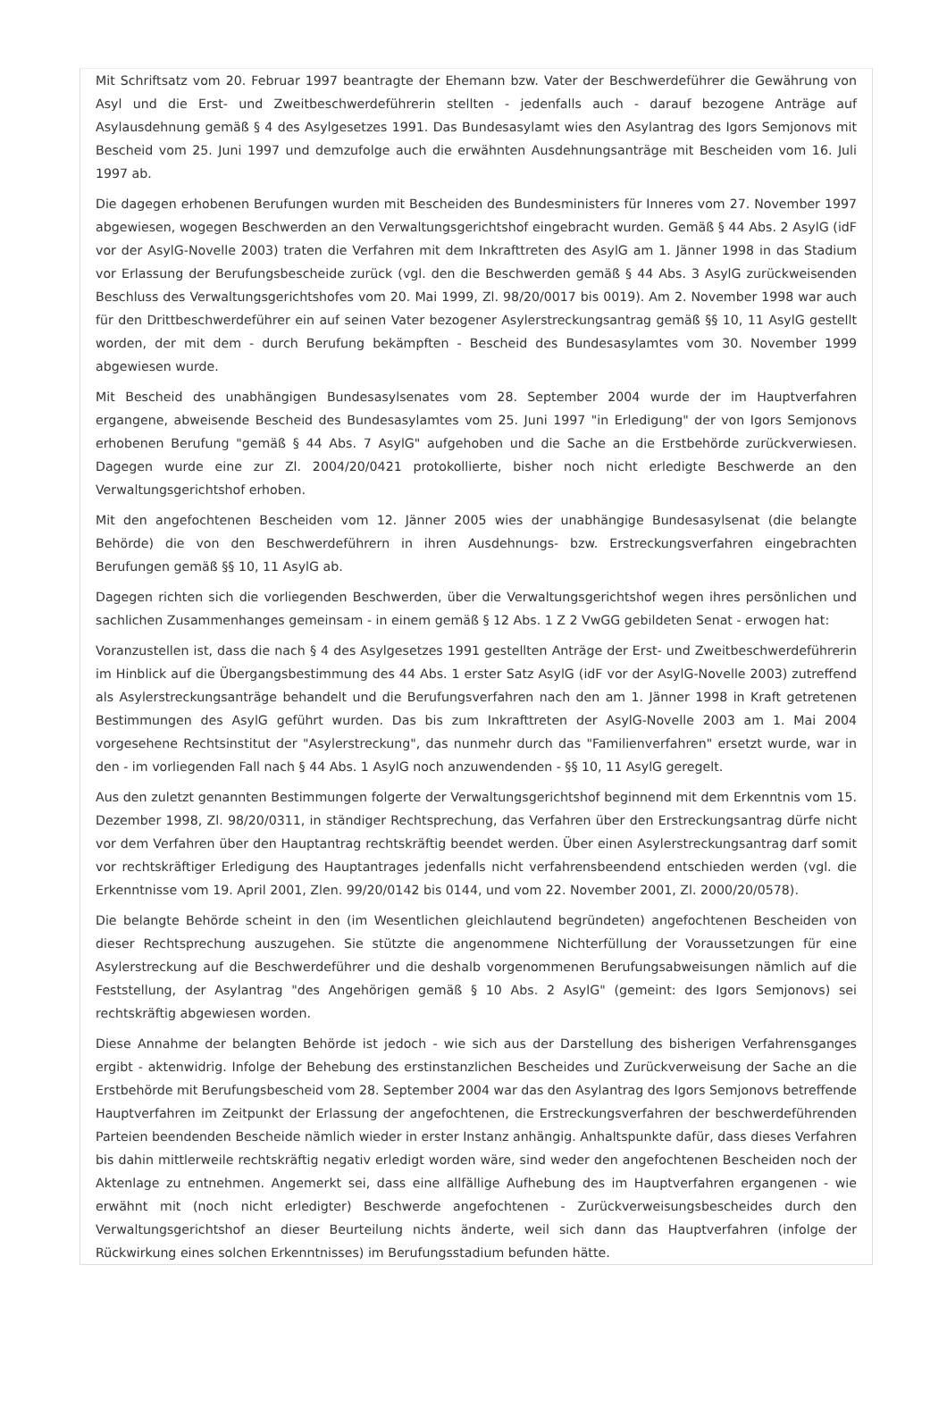Mit Schriftsatz vom 20. Februar 1997 beantragte der Ehemann bzw. Vater der Beschwerdeführer die Gewährung von Asyl und die Erst- und Zweitbeschwerdeführerin stellten - jedenfalls auch - darauf bezogene Anträge auf Asylausdehnung gemäß § 4 des Asylgesetzes 1991. Das Bundesasylamt wies den Asylantrag des Igors Semjonovs mit Bescheid vom 25. Juni 1997 und demzufolge auch die erwähnten Ausdehnungsanträge mit Bescheiden vom 16. Juli 1997 ab.
Die dagegen erhobenen Berufungen wurden mit Bescheiden des Bundesministers für Inneres vom 27. November 1997 abgewiesen, wogegen Beschwerden an den Verwaltungsgerichtshof eingebracht wurden. Gemäß § 44 Abs. 2 AsylG (idF vor der AsylG-Novelle 2003) traten die Verfahren mit dem Inkrafttreten des AsylG am 1. Jänner 1998 in das Stadium vor Erlassung der Berufungsbescheide zurück (vgl. den die Beschwerden gemäß § 44 Abs. 3 AsylG zurückweisenden Beschluss des Verwaltungsgerichtshofes vom 20. Mai 1999, Zl. 98/20/0017 bis 0019). Am 2. November 1998 war auch für den Drittbeschwerdeführer ein auf seinen Vater bezogener Asylerstreckungsantrag gemäß §§ 10, 11 AsylG gestellt worden, der mit dem - durch Berufung bekämpften - Bescheid des Bundesasylamtes vom 30. November 1999 abgewiesen wurde.
Mit Bescheid des unabhängigen Bundesasylsenates vom 28. September 2004 wurde der im Hauptverfahren ergangene, abweisende Bescheid des Bundesasylamtes vom 25. Juni 1997 "in Erledigung" der von Igors Semjonovs erhobenen Berufung "gemäß § 44 Abs. 7 AsylG" aufgehoben und die Sache an die Erstbehörde zurückverwiesen. Dagegen wurde eine zur Zl. 2004/20/0421 protokollierte, bisher noch nicht erledigte Beschwerde an den Verwaltungsgerichtshof erhoben.
Mit den angefochtenen Bescheiden vom 12. Jänner 2005 wies der unabhängige Bundesasylsenat (die belangte Behörde) die von den Beschwerdeführern in ihren Ausdehnungs- bzw. Erstreckungsverfahren eingebrachten Berufungen gemäß §§ 10, 11 AsylG ab.
Dagegen richten sich die vorliegenden Beschwerden, über die Verwaltungsgerichtshof wegen ihres persönlichen und sachlichen Zusammenhanges gemeinsam - in einem gemäß § 12 Abs. 1 Z 2 VwGG gebildeten Senat - erwogen hat:
Voranzustellen ist, dass die nach § 4 des Asylgesetzes 1991 gestellten Anträge der Erst- und Zweitbeschwerdeführerin im Hinblick auf die Übergangsbestimmung des 44 Abs. 1 erster Satz AsylG (idF vor der AsylG-Novelle 2003) zutreffend als Asylerstreckungsanträge behandelt und die Berufungsverfahren nach den am 1. Jänner 1998 in Kraft getretenen Bestimmungen des AsylG geführt wurden. Das bis zum Inkrafttreten der AsylG-Novelle 2003 am 1. Mai 2004 vorgesehene Rechtsinstitut der "Asylerstreckung", das nunmehr durch das "Familienverfahren" ersetzt wurde, war in den - im vorliegenden Fall nach § 44 Abs. 1 AsylG noch anzuwendenden - §§ 10, 11 AsylG geregelt.
Aus den zuletzt genannten Bestimmungen folgerte der Verwaltungsgerichtshof beginnend mit dem Erkenntnis vom 15. Dezember 1998, Zl. 98/20/0311, in ständiger Rechtsprechung, das Verfahren über den Erstreckungsantrag dürfe nicht vor dem Verfahren über den Hauptantrag rechtskräftig beendet werden. Über einen Asylerstreckungsantrag darf somit vor rechtskräftiger Erledigung des Hauptantrages jedenfalls nicht verfahrensbeendend entschieden werden (vgl. die Erkenntnisse vom 19. April 2001, Zlen. 99/20/0142 bis 0144, und vom 22. November 2001, Zl. 2000/20/0578).
Die belangte Behörde scheint in den (im Wesentlichen gleichlautend begründeten) angefochtenen Bescheiden von dieser Rechtsprechung auszugehen. Sie stützte die angenommene Nichterfüllung der Voraussetzungen für eine Asylerstreckung auf die Beschwerdeführer und die deshalb vorgenommenen Berufungsabweisungen nämlich auf die Feststellung, der Asylantrag "des Angehörigen gemäß § 10 Abs. 2 AsylG" (gemeint: des Igors Semjonovs) sei rechtskräftig abgewiesen worden.
Diese Annahme der belangten Behörde ist jedoch - wie sich aus der Darstellung des bisherigen Verfahrensganges ergibt - aktenwidrig. Infolge der Behebung des erstinstanzlichen Bescheides und Zurückverweisung der Sache an die Erstbehörde mit Berufungsbescheid vom 28. September 2004 war das den Asylantrag des Igors Semjonovs betreffende Hauptverfahren im Zeitpunkt der Erlassung der angefochtenen, die Erstreckungsverfahren der beschwerdeführenden Parteien beendenden Bescheide nämlich wieder in erster Instanz anhängig. Anhaltspunkte dafür, dass dieses Verfahren bis dahin mittlerweile rechtskräftig negativ erledigt worden wäre, sind weder den angefochtenen Bescheiden noch der Aktenlage zu entnehmen. Angemerkt sei, dass eine allfällige Aufhebung des im Hauptverfahren ergangenen - wie erwähnt mit (noch nicht erledigter) Beschwerde angefochtenen - Zurückverweisungsbescheides durch den Verwaltungsgerichtshof an dieser Beurteilung nichts änderte, weil sich dann das Hauptverfahren (infolge der Rückwirkung eines solchen Erkenntnisses) im Berufungsstadium befunden hätte.